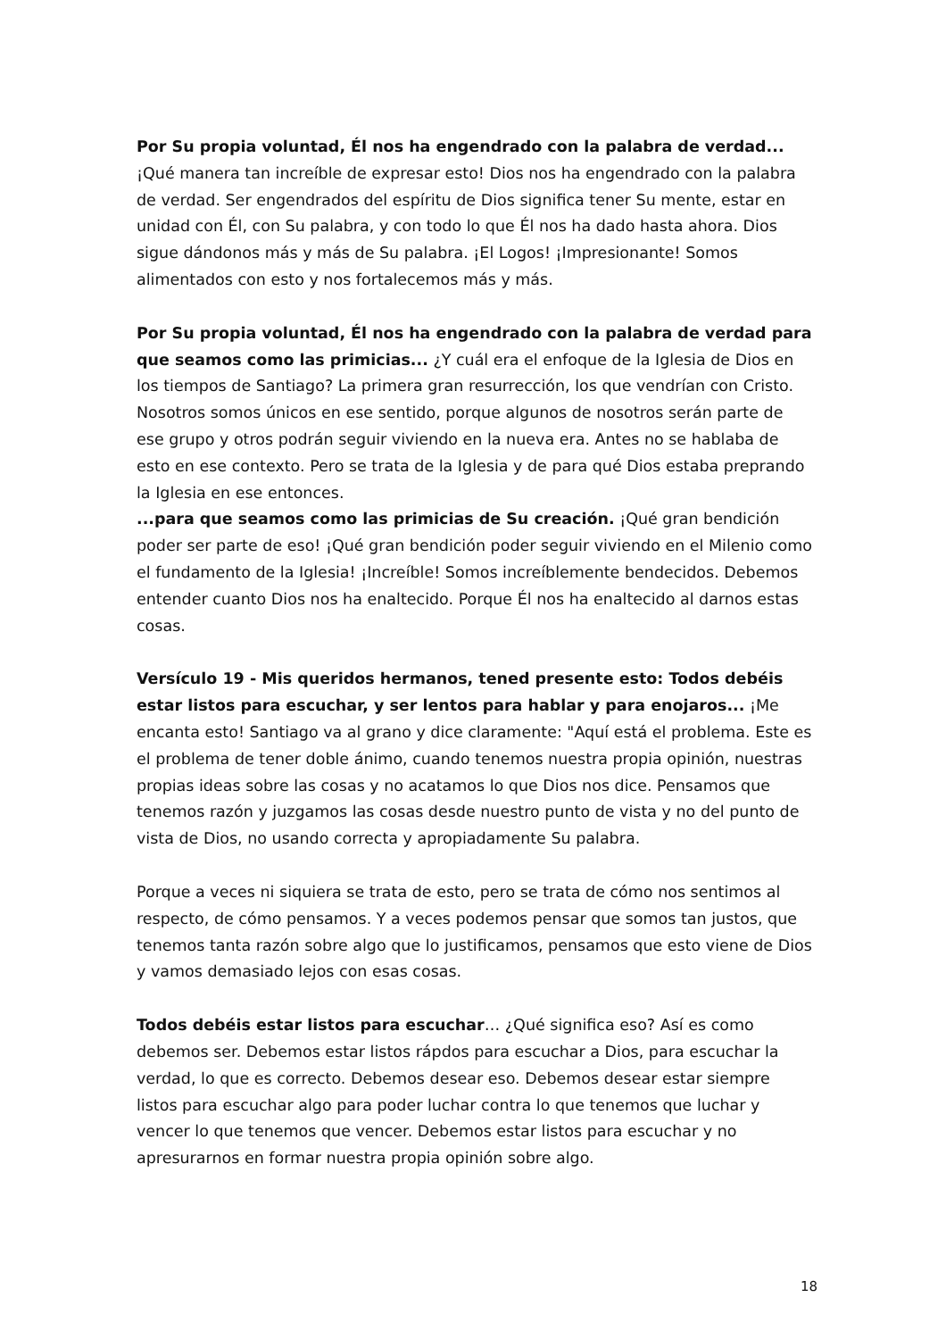Por Su propia voluntad, Él nos ha engendrado con la palabra de verdad... ¡Qué manera tan increíble de expresar esto! Dios nos ha engendrado con la palabra de verdad. Ser engendrados del espíritu de Dios significa tener Su mente, estar en unidad con Él, con Su palabra, y con todo lo que Él nos ha dado hasta ahora. Dios sigue dándonos más y más de Su palabra. ¡El Logos! ¡Impresionante! Somos alimentados con esto y nos fortalecemos más y más.
Por Su propia voluntad, Él nos ha engendrado con la palabra de verdad para que seamos como las primicias... ¿Y cuál era el enfoque de la Iglesia de Dios en los tiempos de Santiago? La primera gran resurrección, los que vendrían con Cristo. Nosotros somos únicos en ese sentido, porque algunos de nosotros serán parte de ese grupo y otros podrán seguir viviendo en la nueva era. Antes no se hablaba de esto en ese contexto. Pero se trata de la Iglesia y de para qué Dios estaba preprando la Iglesia en ese entonces.
...para que seamos como las primicias de Su creación. ¡Qué gran bendición poder ser parte de eso! ¡Qué gran bendición poder seguir viviendo en el Milenio como el fundamento de la Iglesia! ¡Increíble! Somos increíblemente bendecidos. Debemos entender cuanto Dios nos ha enaltecido. Porque Él nos ha enaltecido al darnos estas cosas.
Versículo 19 - Mis queridos hermanos, tened presente esto: Todos debéis estar listos para escuchar, y ser lentos para hablar y para enojaros... ¡Me encanta esto! Santiago va al grano y dice claramente: "Aquí está el problema. Este es el problema de tener doble ánimo, cuando tenemos nuestra propia opinión, nuestras propias ideas sobre las cosas y no acatamos lo que Dios nos dice. Pensamos que tenemos razón y juzgamos las cosas desde nuestro punto de vista y no del punto de vista de Dios, no usando correcta y apropiadamente Su palabra.
Porque a veces ni siquiera se trata de esto, pero se trata de cómo nos sentimos al respecto, de cómo pensamos. Y a veces podemos pensar que somos tan justos, que tenemos tanta razón sobre algo que lo justificamos, pensamos que esto viene de Dios y vamos demasiado lejos con esas cosas.
Todos debéis estar listos para escuchar… ¿Qué significa eso? Así es como debemos ser. Debemos estar listos rápdos para escuchar a Dios, para escuchar la verdad, lo que es correcto. Debemos desear eso. Debemos desear estar siempre listos para escuchar algo para poder luchar contra lo que tenemos que luchar y vencer lo que tenemos que vencer. Debemos estar listos para escuchar y no apresurarnos en formar nuestra propia opinión sobre algo.
18